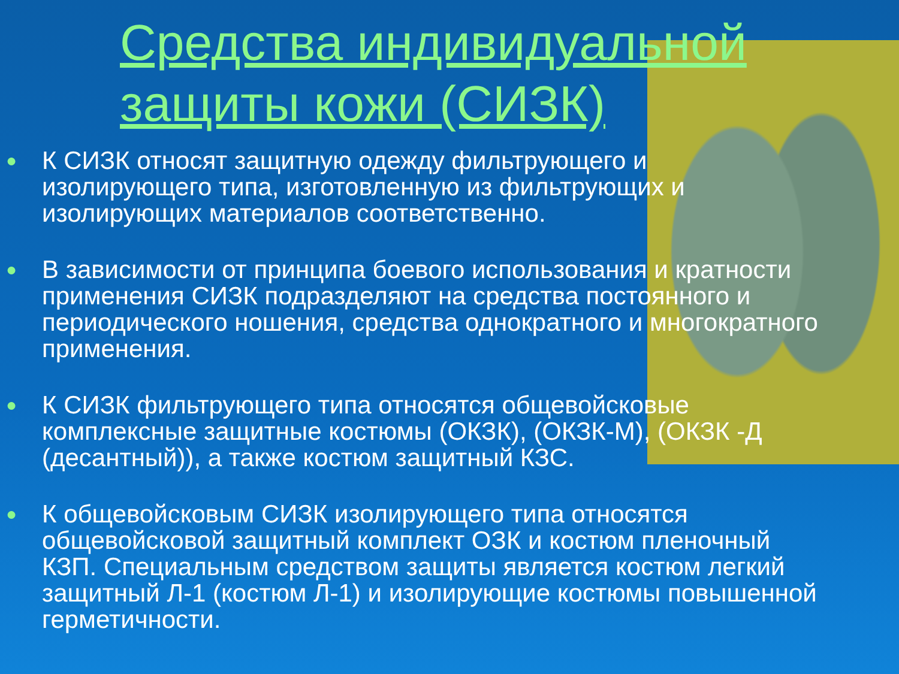Средства индивидуальной защиты кожи (СИЗК)
● К СИЗК относят защитную одежду фильтрующего и изолирующего типа, изготовленную из фильтрующих и изолирующих материалов соответственно.
● В зависимости от принципа боевого использования и кратности применения СИЗК подразделяют на средства постоянного и периодического ношения, средства однократного и многократного применения.
● К СИЗК фильтрующего типа относятся общевойсковые комплексные защитные костюмы (ОКЗК), (ОКЗК-М), (ОКЗК -Д (десантный)), а также костюм защитный КЗС.
● К общевойсковым СИЗК изолирующего типа относятся общевойсковой защитный комплект ОЗК и костюм пленочный КЗП. Специальным средством защиты является костюм легкий защитный Л-1 (костюм Л-1) и изолирующие костюмы повышенной герметичности.